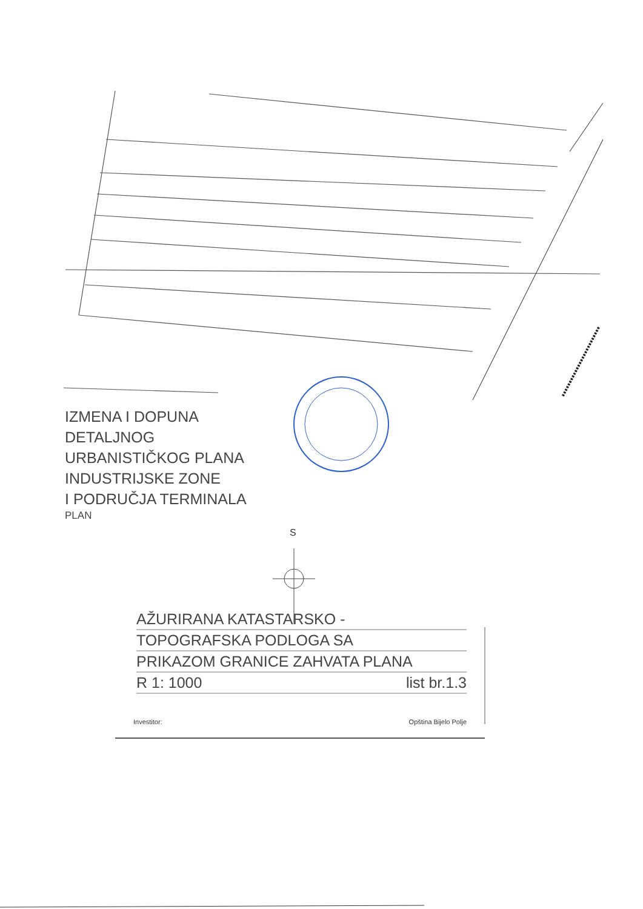IZMENA I DOPUNA
DETALJNOG
URBANISTIČKOG PLANA
INDUSTRIJSKE ZONE
I PODRUČJA TERMINALA
PLAN
S
AŽURIRANA KATASTARSKO -
TOPOGRAFSKA PODLOGA SA
PRIKAZOM GRANICE ZAHVATA PLANA
R 1: 1000 list br.1.3
Investitor: Opština Bijelo Polje